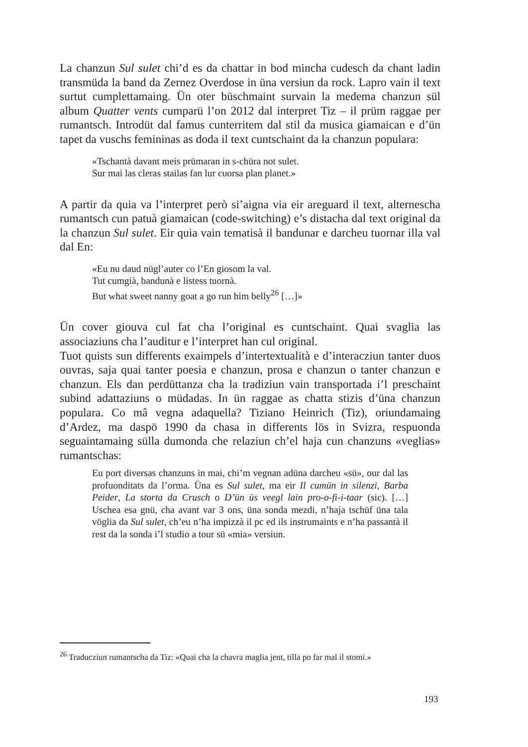La chanzun Sul sulet chi’d es da chattar in bod mincha cudesch da chant ladin transmüda la band da Zernez Overdose in üna versiun da rock. Lapro vain il text surtut cumplettamaing. Ün oter büschmaint survain la medema chanzun sül album Quatter vents cumparü l’on 2012 dal interpret Tiz – il prüm raggae per rumantsch. Introdüt dal famus cunterritem dal stil da musica giamaican e d’ün tapet da vuschs femininas as doda il text cuntschaint da la chanzun populara:
«Tschantà davant meis prümaran in s-chüra not sulet.
Sur mai las cleras stailas fan lur cuorsa plan planet.»
A partir da quia va l’interpret però si’aigna via eir areguard il text, alternescha rumantsch cun patuà giamaican (code-switching) e’s distacha dal text original da la chanzun Sul sulet. Eir quia vain tematisà il bandunar e darcheu tuornar illa val dal En:
«Eu nu daud nügl’auter co l’En giosom la val.
Tut cumgià, bandunà e listess tuornà.
But what sweet nanny goat a go run him belly<sup>26</sup> […]»
Ün cover giouva cul fat cha l’original es cuntschaint. Quai svaglia las associaziuns cha l’auditur e l’interpret han cul original.
Tuot quists sun differents exaimpels d’intertextualità e d’interacziun tanter duos ouvras, saja quai tanter poesia e chanzun, prosa e chanzun o tanter chanzun e chanzun. Els dan perdüttanza cha la tradiziun vain transportada i’l preschaint subind adattaziuns o müdadas. In ün raggae as chatta stizis d’üna chanzun populara. Co mâ vegna adaquella? Tiziano Heinrich (Tiz), oriundamaing d’Ardez, ma daspö 1990 da chasa in differents lös in Svizra, respuonda seguaintamaing sülla dumonda che relaziun ch’el haja cun chanzuns «veglias» rumantschas:
Eu port diversas chanzuns in mai, chi’m vegnan adüna darcheu «sü», our dal las profuonditats da l’orma. Üna es Sul sulet, ma eir Il cumün in silenzi, Barba Peider, La storta da Crusch o D’ün üs veegl lain pro-o-fi-i-taar (sic). […] Uschea esa gnü, cha avant var 3 ons, üna sonda mezdi, n’haja tschüf üna tala vöglia da Sul sulet, ch’eu n’ha impizzà il pc ed ils instrumaints e n’ha passantà il rest da la sonda i’l studio a tour sü «mia» versiun.
<sup>26</sup> Traducziun rumantscha da Tiz: «Quai cha la chavra maglia jent, tilla po far mal il stomi.»
193